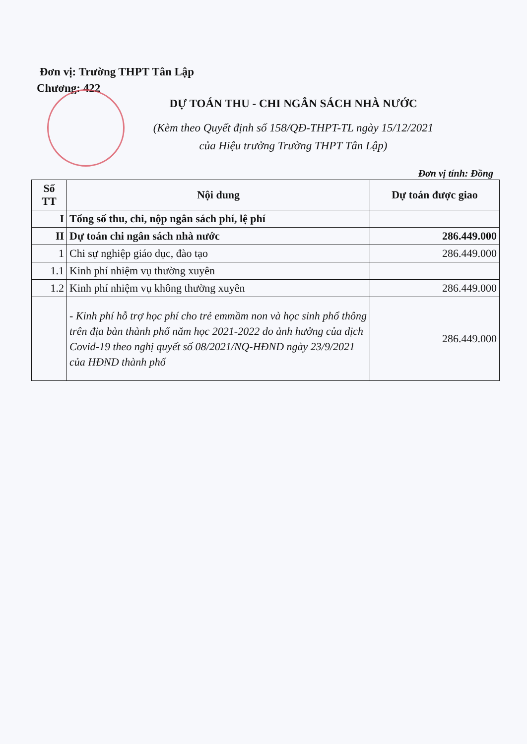Đơn vị: Trường THPT Tân Lập
Chương: 422
DỰ TOÁN THU - CHI NGÂN SÁCH NHÀ NƯỚC
(Kèm theo Quyết định số 158/QĐ-THPT-TL ngày 15/12/2021
của Hiệu trưởng Trường THPT Tân Lập)
Đơn vị tính: Đồng
| Số TT | Nội dung | Dự toán được giao |
| --- | --- | --- |
| I | Tổng số thu, chi, nộp ngân sách phí, lệ phí | |
| II | Dự toán chi ngân sách nhà nước | 286.449.000 |
| 1 | Chi sự nghiệp giáo dục, đào tạo | 286.449.000 |
| 1.1 | Kinh phí nhiệm vụ thường xuyên | |
| 1.2 | Kinh phí nhiệm vụ không thường xuyên | 286.449.000 |
| | - Kinh phí hỗ trợ học phí cho trẻ emmầm non và học sinh phổ thông trên địa bàn thành phố năm học 2021-2022 do ảnh hưởng của dịch Covid-19 theo nghị quyết số 08/2021/NQ-HĐND ngày 23/9/2021 của HĐND thành phố | 286.449.000 |